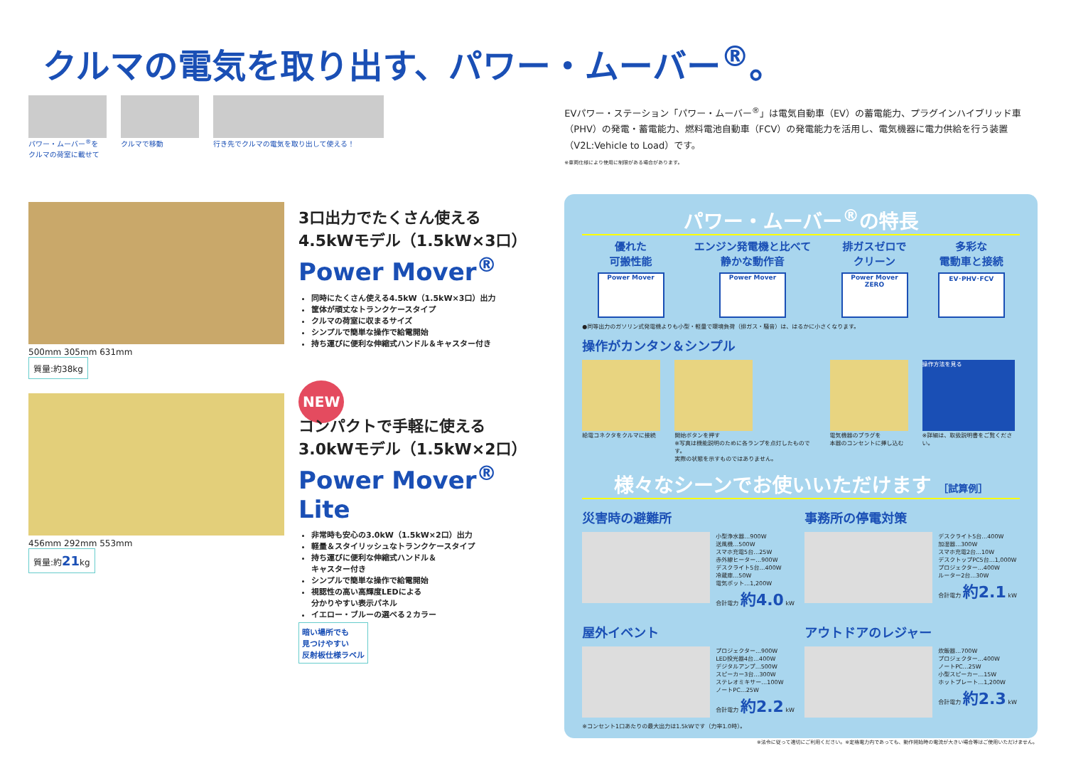クルマの電気を取り出す、パワー・ムーバー<sup>®</sup>。
パワー・ムーバー<sup>®</sup>を
クルマの荷室に載せて
クルマで移動 行き先でクルマの電気を取り出して使える！
500mm 305mm 631mm
質量:約38kg
3口出力でたくさん使える
4.5kWモデル（1.5kW×3口）
Power Mover<sup>®</sup>
同時にたくさん使える4.5kW（1.5kW×3口）出力
筐体が頑丈なトランクケースタイプ
クルマの荷室に収まるサイズ
シンプルで簡単な操作で給電開始
持ち運びに便利な伸縮式ハンドル＆キャスター付き
456mm 292mm 553mm
質量:約21kg
NEW
コンパクトで手軽に使える
3.0kWモデル（1.5kW×2口）
Power Mover<sup>®</sup> Lite
非常時も安心の3.0kW（1.5kW×2口）出力
軽量＆スタイリッシュなトランクケースタイプ
持ち運びに便利な伸縮式ハンドル＆
キャスター付き
シンプルで簡単な操作で給電開始
視認性の高い高輝度LEDによる
分かりやすい表示パネル
イエロー・ブルーの選べる２カラー
暗い場所でも
見つけやすい
反射板仕様ラベル
EVパワー・ステーション「パワー・ムーバー<sup>®</sup>」は電気自動車（EV）の蓄電能力、プラグインハイブリッド車（PHV）の発電・蓄電能力、燃料電池自動車（FCV）の発電能力を活用し、電気機器に電力供給を行う装置（V2L:Vehicle to Load）です。
※車両仕様により使用に制限がある場合があります。
パワー・ムーバー<sup>®</sup>の特長
優れた
可搬性能
Power Mover
エンジン発電機と比べて
静かな動作音
Power Mover
排ガスゼロで
クリーン
Power Mover ZERO
多彩な
電動車と接続
EV･PHV･FCV
●同等出力のガソリン式発電機よりも小型・軽量で環境負荷（排ガス・騒音）は、はるかに小さくなります。
操作がカンタン＆シンプル
給電コネクタをクルマに接続 開始ボタンを押す
※写真は機能説明のために各ランプを点灯したものです。
実際の状態を示すものではありません。
電気機器のプラグを
本器のコンセントに挿し込む
操作方法を見る
※詳細は、取扱説明書をご覧ください。
様々なシーンでお使いいただけます ［試算例］
災害時の避難所
小型浄水器…900W
送風機…500W
スマホ充電5台…25W
赤外線ヒーター…900W
デスクライト5台…400W
冷蔵庫…50W
電気ポット…1,200W
合計電力 約4.0 kW
事務所の停電対策
デスクライト5台…400W
加湿器…300W
スマホ充電2台…10W
デスクトップPC5台…1,000W
プロジェクター…400W
ルーター2台…30W
合計電力 約2.1 kW
屋外イベント
プロジェクター…900W
LED投光器4台…400W
デジタルアンプ…500W
スピーカー3台…300W
ステレオミキサー…100W
ノートPC…25W
合計電力 約2.2 kW
アウトドアのレジャー
炊飯器…700W
プロジェクター…400W
ノートPC…25W
小型スピーカー…15W
ホットプレート…1,200W
合計電力 約2.3 kW
※コンセント1口あたりの最大出力は1.5kWです（力率1.0時）。
※法令に従って適切にご利用ください。※定格電力内であっても、動作開始時の電流が大きい場合等はご使用いただけません。